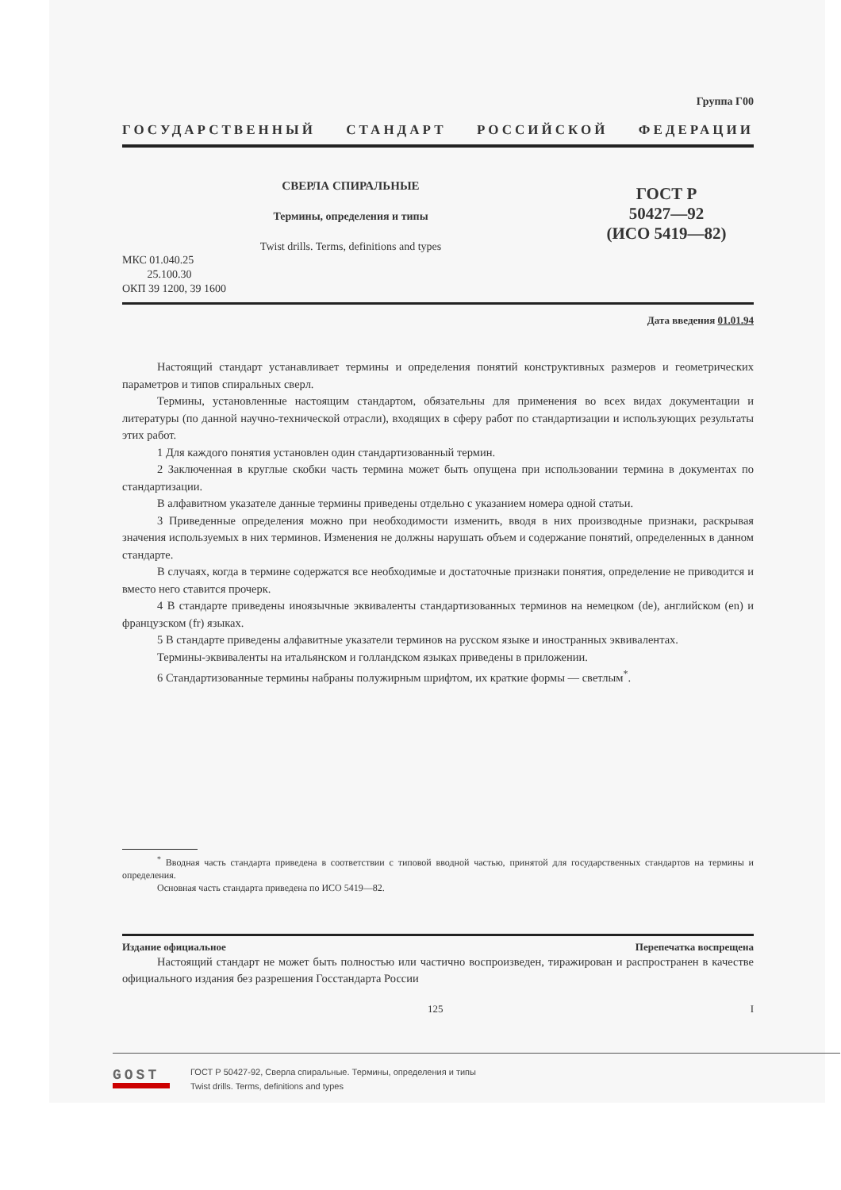Группа Г00
ГОСУДАРСТВЕННЫЙ СТАНДАРТ РОССИЙСКОЙ ФЕДЕРАЦИИ
СВЕРЛА СПИРАЛЬНЫЕ
Термины, определения и типы
Twist drills. Terms, definitions and types
ГОСТ Р
50427—92
(ИСО 5419—82)
МКС 01.040.25
25.100.30
ОКП 39 1200, 39 1600
Дата введения 01.01.94
Настоящий стандарт устанавливает термины и определения понятий конструктивных размеров и геометрических параметров и типов спиральных сверл.
Термины, установленные настоящим стандартом, обязательны для применения во всех видах документации и литературы (по данной научно-технической отрасли), входящих в сферу работ по стандартизации и использующих результаты этих работ.
1 Для каждого понятия установлен один стандартизованный термин.
2 Заключенная в круглые скобки часть термина может быть опущена при использовании термина в документах по стандартизации.
В алфавитном указателе данные термины приведены отдельно с указанием номера одной статьи.
3 Приведенные определения можно при необходимости изменить, вводя в них производные признаки, раскрывая значения используемых в них терминов. Изменения не должны нарушать объем и содержание понятий, определенных в данном стандарте.
В случаях, когда в термине содержатся все необходимые и достаточные признаки понятия, определение не приводится и вместо него ставится прочерк.
4 В стандарте приведены иноязычные эквиваленты стандартизованных терминов на немецком (de), английском (en) и французском (fr) языках.
5 В стандарте приведены алфавитные указатели терминов на русском языке и иностранных эквивалентах.
Термины-эквиваленты на итальянском и голландском языках приведены в приложении.
6 Стандартизованные термины набраны полужирным шрифтом, их краткие формы — светлым<sup>*</sup>.
<sup>*</sup> Вводная часть стандарта приведена в соответствии с типовой вводной частью, принятой для государственных стандартов на термины и определения.
Основная часть стандарта приведена по ИСО 5419—82.
Издание официальное Перепечатка воспрещена
Настоящий стандарт не может быть полностью или частично воспроизведен, тиражирован и распространен в качестве официального издания без разрешения Госстандарта России
125 I
GOST
ГОСТ Р 50427-92, Сверла спиральные. Термины, определения и типы
Twist drills. Terms, definitions and types